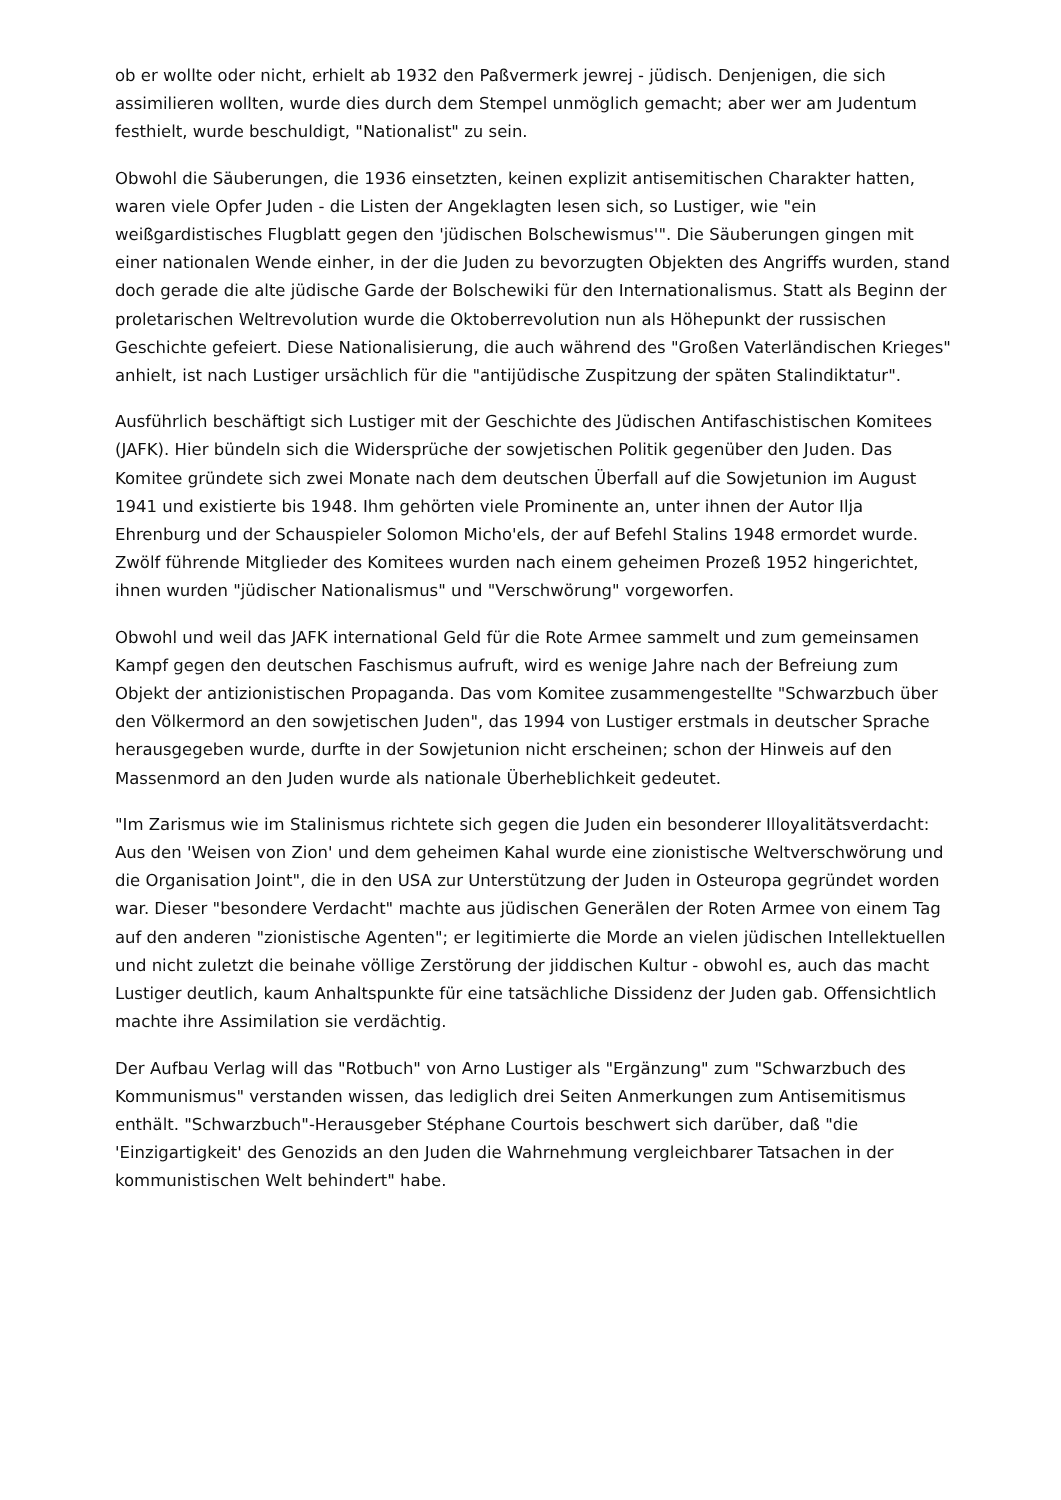ob er wollte oder nicht, erhielt ab 1932 den Paßvermerk jewrej - jüdisch. Denjenigen, die sich assimilieren wollten, wurde dies durch dem Stempel unmöglich gemacht; aber wer am Judentum festhielt, wurde beschuldigt, "Nationalist" zu sein.
Obwohl die Säuberungen, die 1936 einsetzten, keinen explizit antisemitischen Charakter hatten, waren viele Opfer Juden - die Listen der Angeklagten lesen sich, so Lustiger, wie "ein weißgardistisches Flugblatt gegen den 'jüdischen Bolschewismus'". Die Säuberungen gingen mit einer nationalen Wende einher, in der die Juden zu bevorzugten Objekten des Angriffs wurden, stand doch gerade die alte jüdische Garde der Bolschewiki für den Internationalismus. Statt als Beginn der proletarischen Weltrevolution wurde die Oktoberrevolution nun als Höhepunkt der russischen Geschichte gefeiert. Diese Nationalisierung, die auch während des "Großen Vaterländischen Krieges" anhielt, ist nach Lustiger ursächlich für die "antijüdische Zuspitzung der späten Stalindiktatur".
Ausführlich beschäftigt sich Lustiger mit der Geschichte des Jüdischen Antifaschistischen Komitees (JAFK). Hier bündeln sich die Widersprüche der sowjetischen Politik gegenüber den Juden. Das Komitee gründete sich zwei Monate nach dem deutschen Überfall auf die Sowjetunion im August 1941 und existierte bis 1948. Ihm gehörten viele Prominente an, unter ihnen der Autor Ilja Ehrenburg und der Schauspieler Solomon Micho'els, der auf Befehl Stalins 1948 ermordet wurde. Zwölf führende Mitglieder des Komitees wurden nach einem geheimen Prozeß 1952 hingerichtet, ihnen wurden "jüdischer Nationalismus" und "Verschwörung" vorgeworfen.
Obwohl und weil das JAFK international Geld für die Rote Armee sammelt und zum gemeinsamen Kampf gegen den deutschen Faschismus aufruft, wird es wenige Jahre nach der Befreiung zum Objekt der antizionistischen Propaganda. Das vom Komitee zusammengestellte "Schwarzbuch über den Völkermord an den sowjetischen Juden", das 1994 von Lustiger erstmals in deutscher Sprache herausgegeben wurde, durfte in der Sowjetunion nicht erscheinen; schon der Hinweis auf den Massenmord an den Juden wurde als nationale Überheblichkeit gedeutet.
"Im Zarismus wie im Stalinismus richtete sich gegen die Juden ein besonderer Illoyalitätsverdacht: Aus den 'Weisen von Zion' und dem geheimen Kahal wurde eine zionistische Weltverschwörung und die Organisation Joint", die in den USA zur Unterstützung der Juden in Osteuropa gegründet worden war. Dieser "besondere Verdacht" machte aus jüdischen Generälen der Roten Armee von einem Tag auf den anderen "zionistische Agenten"; er legitimierte die Morde an vielen jüdischen Intellektuellen und nicht zuletzt die beinahe völlige Zerstörung der jiddischen Kultur - obwohl es, auch das macht Lustiger deutlich, kaum Anhaltspunkte für eine tatsächliche Dissidenz der Juden gab. Offensichtlich machte ihre Assimilation sie verdächtig.
Der Aufbau Verlag will das "Rotbuch" von Arno Lustiger als "Ergänzung" zum "Schwarzbuch des Kommunismus" verstanden wissen, das lediglich drei Seiten Anmerkungen zum Antisemitismus enthält. "Schwarzbuch"-Herausgeber Stéphane Courtois beschwert sich darüber, daß "die 'Einzigartigkeit' des Genozids an den Juden die Wahrnehmung vergleichbarer Tatsachen in der kommunistischen Welt behindert" habe.